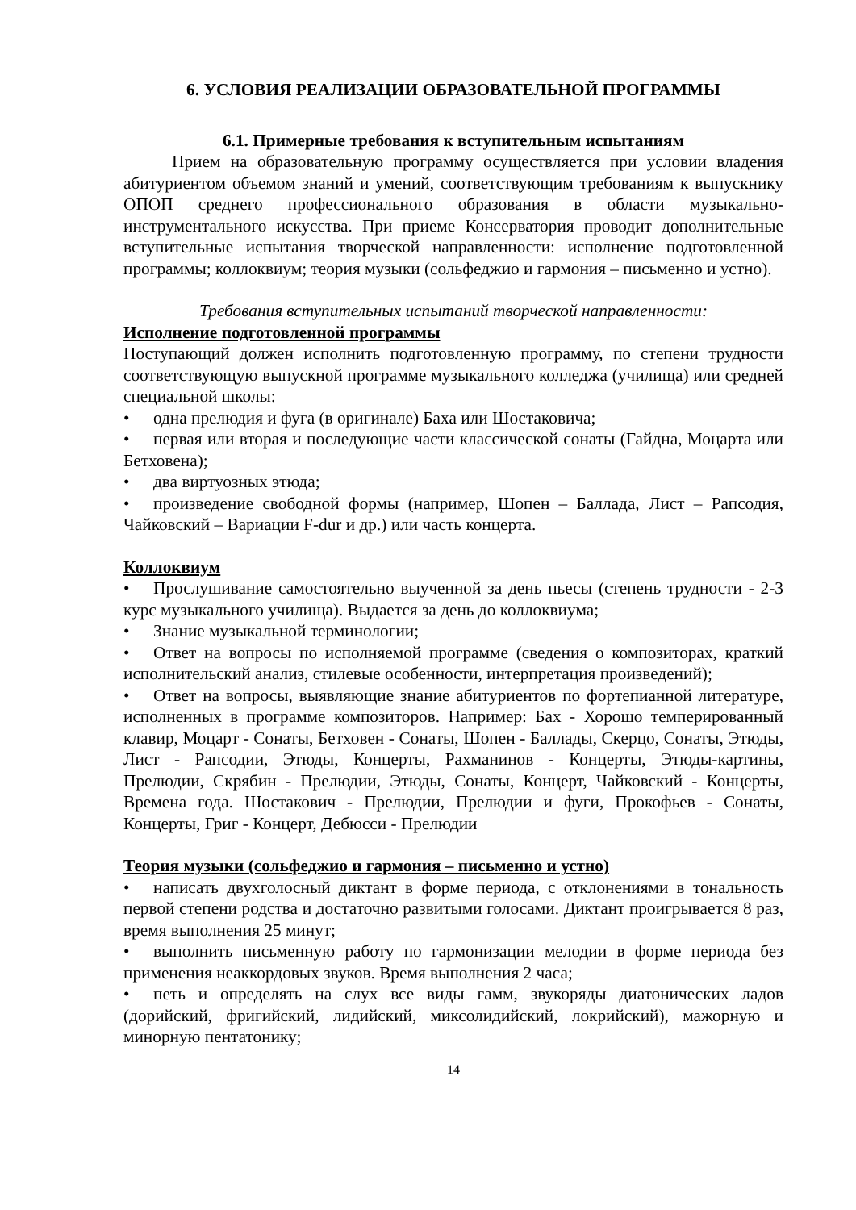6. УСЛОВИЯ РЕАЛИЗАЦИИ ОБРАЗОВАТЕЛЬНОЙ ПРОГРАММЫ
6.1. Примерные требования к вступительным испытаниям
Прием на образовательную программу осуществляется при условии владения абитуриентом объемом знаний и умений, соответствующим требованиям к выпускнику ОПОП среднего профессионального образования в области музыкально-инструментального искусства. При приеме Консерватория проводит дополнительные вступительные испытания творческой направленности: исполнение подготовленной программы; коллоквиум; теория музыки (сольфеджио и гармония – письменно и устно).
Требования вступительных испытаний творческой направленности:
Исполнение подготовленной программы
Поступающий должен исполнить подготовленную программу, по степени трудности соответствующую выпускной программе музыкального колледжа (училища) или средней специальной школы:
• одна прелюдия и фуга (в оригинале) Баха или Шостаковича;
• первая или вторая и последующие части классической сонаты (Гайдна, Моцарта или Бетховена);
• два виртуозных этюда;
• произведение свободной формы (например, Шопен – Баллада, Лист – Рапсодия, Чайковский – Вариации F-dur и др.) или часть концерта.
Коллоквиум
• Прослушивание самостоятельно выученной за день пьесы (степень трудности - 2-3 курс музыкального училища). Выдается за день до коллоквиума;
• Знание музыкальной терминологии;
• Ответ на вопросы по исполняемой программе (сведения о композиторах, краткий исполнительский анализ, стилевые особенности, интерпретация произведений);
• Ответ на вопросы, выявляющие знание абитуриентов по фортепианной литературе, исполненных в программе композиторов. Например: Бах - Хорошо темперированный клавир, Моцарт - Сонаты, Бетховен - Сонаты, Шопен - Баллады, Скерцо, Сонаты, Этюды, Лист - Рапсодии, Этюды, Концерты, Рахманинов - Концерты, Этюды-картины, Прелюдии, Скрябин - Прелюдии, Этюды, Сонаты, Концерт, Чайковский - Концерты, Времена года. Шостакович - Прелюдии, Прелюдии и фуги, Прокофьев - Сонаты, Концерты, Григ - Концерт, Дебюсси - Прелюдии
Теория музыки (сольфеджио и гармония – письменно и устно)
• написать двухголосный диктант в форме периода, с отклонениями в тональность первой степени родства и достаточно развитыми голосами. Диктант проигрывается 8 раз, время выполнения 25 минут;
• выполнить письменную работу по гармонизации мелодии в форме периода без применения неаккордовых звуков. Время выполнения 2 часа;
• петь и определять на слух все виды гамм, звукоряды диатонических ладов (дорийский, фригийский, лидийский, миксолидийский, локрийский), мажорную и минорную пентатонику;
14